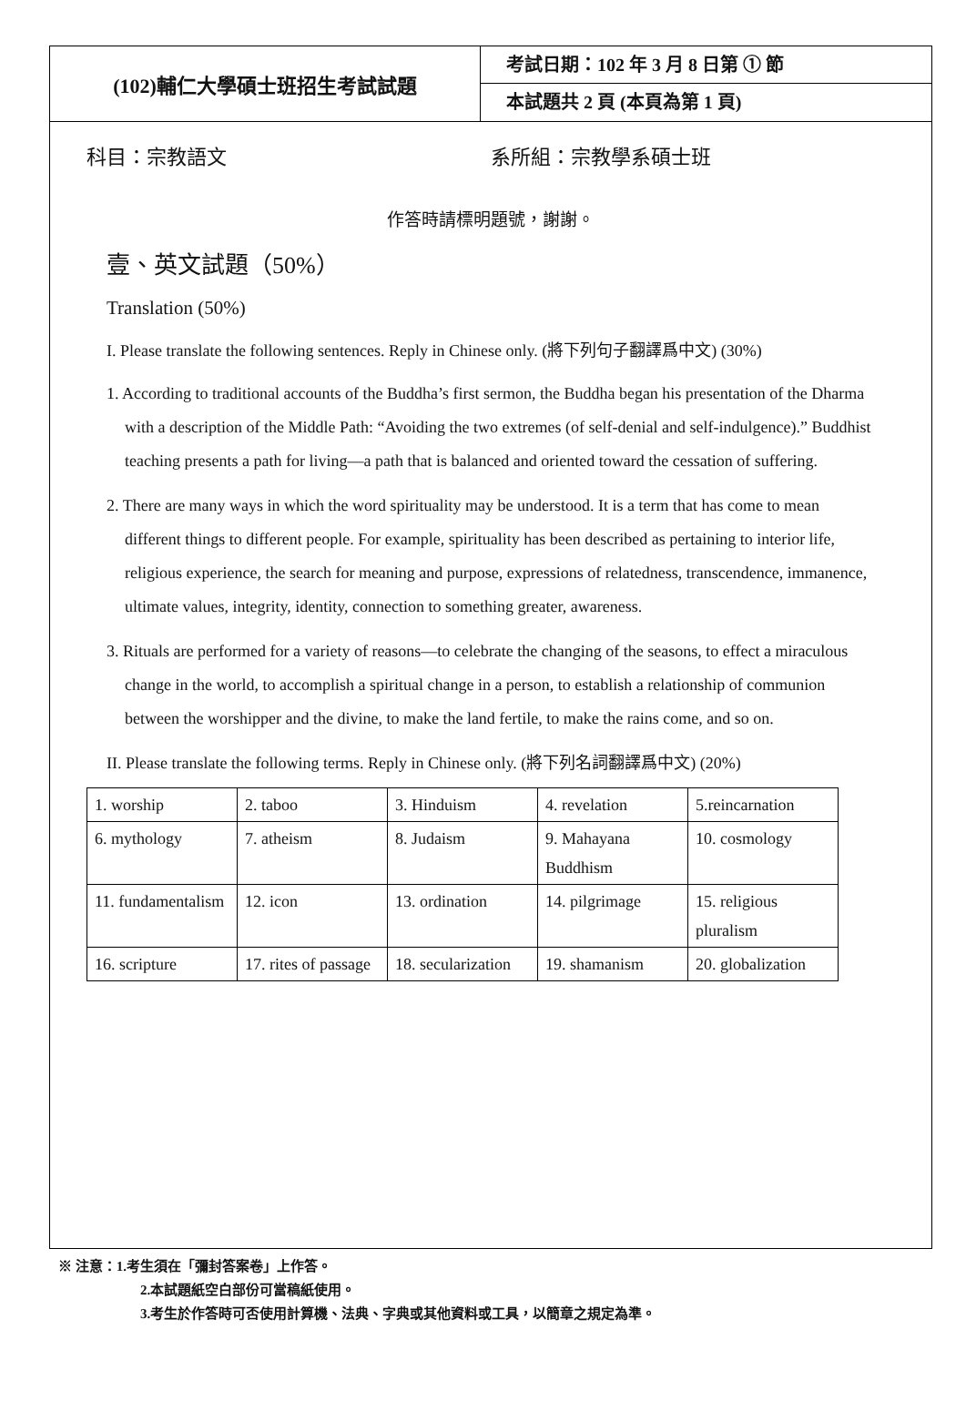(102)輔仁大學碩士班招生考試試題
考試日期：102 年 3 月 8 日第 ① 節
本試題共 2 頁 (本頁為第 1 頁)
科目：宗教語文 系所組：宗教學系碩士班
作答時請標明題號，謝謝。
壹、英文試題（50%）
Translation (50%)
I. Please translate the following sentences. Reply in Chinese only. (將下列句子翻譯爲中文) (30%)
1. According to traditional accounts of the Buddha’s first sermon, the Buddha began his presentation of the Dharma with a description of the Middle Path: “Avoiding the two extremes (of self-denial and self-indulgence).” Buddhist teaching presents a path for living—a path that is balanced and oriented toward the cessation of suffering.
2. There are many ways in which the word spirituality may be understood. It is a term that has come to mean different things to different people. For example, spirituality has been described as pertaining to interior life, religious experience, the search for meaning and purpose, expressions of relatedness, transcendence, immanence, ultimate values, integrity, identity, connection to something greater, awareness.
3. Rituals are performed for a variety of reasons—to celebrate the changing of the seasons, to effect a miraculous change in the world, to accomplish a spiritual change in a person, to establish a relationship of communion between the worshipper and the divine, to make the land fertile, to make the rains come, and so on.
II. Please translate the following terms. Reply in Chinese only. (將下列名詞翻譯爲中文) (20%)
| 1. worship | 2. taboo | 3. Hinduism | 4. revelation | 5.reincarnation |
| 6. mythology | 7. atheism | 8. Judaism | 9. Mahayana Buddhism | 10. cosmology |
| 11. fundamentalism | 12. icon | 13. ordination | 14. pilgrimage | 15. religious pluralism |
| 16. scripture | 17. rites of passage | 18. secularization | 19. shamanism | 20. globalization |
※ 注意：1.考生須在「彌封答案卷」上作答。
2.本試題紙空白部份可當稿紙使用。
3.考生於作答時可否使用計算機、法典、字典或其他資料或工具，以簡章之規定為準。